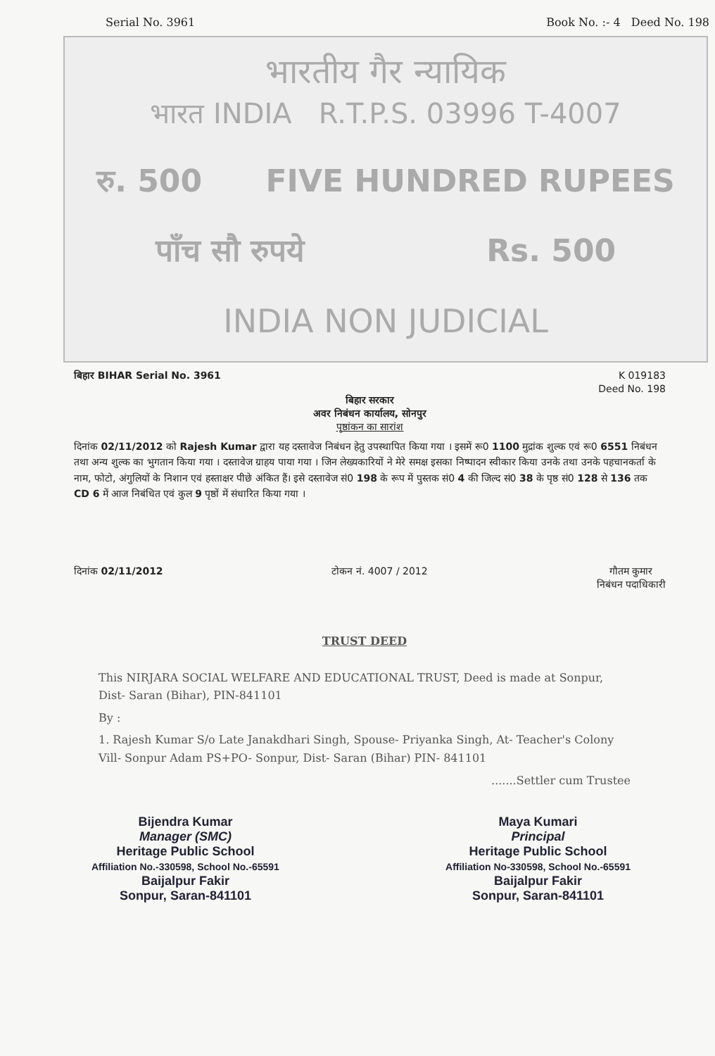Serial No. 3961 Book No. :- 4 Deed No. 198
भारतीय गैर न्यायिक
भारत INDIA R.T.P.S. 03996 T-4007
रु. 500 FIVE HUNDRED RUPEES
पाँच सौ रुपये Rs. 500
INDIA NON JUDICIAL
बिहार BIHAR Serial No. 3961 K 019183
Deed No. 198
बिहार सरकार
अवर निबंधन कार्यालय, सोनपुर
पृष्ठांकन का सारांश
दिनांक 02/11/2012 को Rajesh Kumar द्वारा यह दस्तावेज निबंधन हेतु उपस्थापित किया गया । इसमें रू0 1100 मुद्रांक शुल्क एवं रू0 6551 निबंधन तथा अन्य शुल्क का भुगतान किया गया । दस्तावेज ग्राहय पाया गया । जिन लेख्यकारियों ने मेरे समक्ष इसका निष्पादन स्वीकार किया उनके तथा उनके पहचानकर्ता के नाम, फोटो, अंगुलियों के निशान एवं हस्ताक्षर पीछे अंकित हैं। इसे दस्तावेज सं0 198 के रूप में पुस्तक सं0 4 की जिल्द सं0 38 के पृष्ठ सं0 128 से 136 तक CD 6 में आज निबंधित एवं कुल 9 पृष्ठों में संधारित किया गया ।
दिनांक 02/11/2012 टोकन नं. 4007 / 2012 गौतम कुमार
निबंधन पदाधिकारी
TRUST DEED
This NIRJARA SOCIAL WELFARE AND EDUCATIONAL TRUST, Deed is made at Sonpur, Dist- Saran (Bihar), PIN-841101
By :
1. Rajesh Kumar S/o Late Janakdhari Singh, Spouse- Priyanka Singh, At- Teacher's Colony Vill- Sonpur Adam PS+PO- Sonpur, Dist- Saran (Bihar) PIN- 841101
.......Settler cum Trustee
Bijendra Kumar
Manager (SMC)
Heritage Public School
Affiliation No.-330598, School No.-65591
Baijalpur Fakir
Sonpur, Saran-841101
Maya Kumari
Principal
Heritage Public School
Affiliation No-330598, School No.-65591
Baijalpur Fakir
Sonpur, Saran-841101